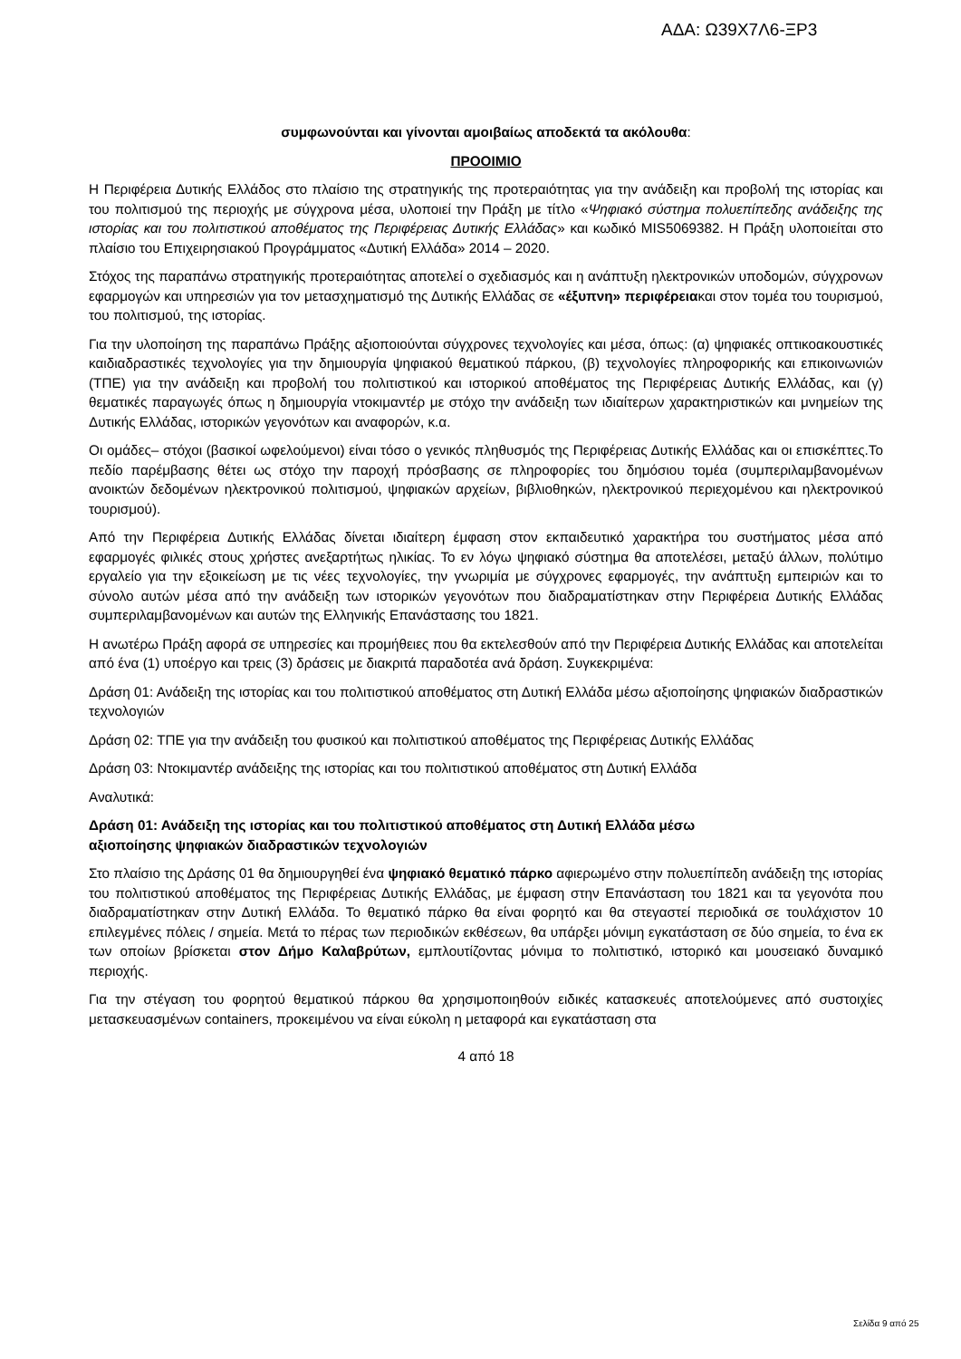ΑΔΑ: Ω39Χ7Λ6-ΞΡ3
συμφωνούνται και γίνονται αμοιβαίως αποδεκτά τα ακόλουθα:
ΠΡΟΟΙΜΙΟ
Η Περιφέρεια Δυτικής Ελλάδος στο πλαίσιο της στρατηγικής της προτεραιότητας για την ανάδειξη και προβολή της ιστορίας και του πολιτισμού της περιοχής με σύγχρονα μέσα, υλοποιεί την Πράξη με τίτλο «Ψηφιακό σύστημα πολυεπίπεδης ανάδειξης της ιστορίας και του πολιτιστικού αποθέματος της Περιφέρειας Δυτικής Ελλάδας» και κωδικό MIS5069382. Η Πράξη υλοποιείται στο πλαίσιο του Επιχειρησιακού Προγράμματος «Δυτική Ελλάδα» 2014 – 2020.
Στόχος της παραπάνω στρατηγικής προτεραιότητας αποτελεί ο σχεδιασμός και η ανάπτυξη ηλεκτρονικών υποδομών, σύγχρονων εφαρμογών και υπηρεσιών για τον μετασχηματισμό της Δυτικής Ελλάδας σε «έξυπνη» περιφέρειακαι στον τομέα του τουρισμού, του πολιτισμού, της ιστορίας.
Για την υλοποίηση της παραπάνω Πράξης αξιοποιούνται σύγχρονες τεχνολογίες και μέσα, όπως: (α) ψηφιακές οπτικοακουστικές καιδιαδραστικές τεχνολογίες για την δημιουργία ψηφιακού θεματικού πάρκου, (β) τεχνολογίες πληροφορικής και επικοινωνιών (ΤΠΕ) για την ανάδειξη και προβολή του πολιτιστικού και ιστορικού αποθέματος της Περιφέρειας Δυτικής Ελλάδας, και (γ) θεματικές παραγωγές όπως η δημιουργία ντοκιμαντέρ με στόχο την ανάδειξη των ιδιαίτερων χαρακτηριστικών και μνημείων της Δυτικής Ελλάδας, ιστορικών γεγονότων και αναφορών, κ.α.
Οι ομάδες– στόχοι (βασικοί ωφελούμενοι) είναι τόσο ο γενικός πληθυσμός της Περιφέρειας Δυτικής Ελλάδας και οι επισκέπτες.Το πεδίο παρέμβασης θέτει ως στόχο την παροχή πρόσβασης σε πληροφορίες του δημόσιου τομέα (συμπεριλαμβανομένων ανοικτών δεδομένων ηλεκτρονικού πολιτισμού, ψηφιακών αρχείων, βιβλιοθηκών, ηλεκτρονικού περιεχομένου και ηλεκτρονικού τουρισμού).
Από την Περιφέρεια Δυτικής Ελλάδας δίνεται ιδιαίτερη έμφαση στον εκπαιδευτικό χαρακτήρα του συστήματος μέσα από εφαρμογές φιλικές στους χρήστες ανεξαρτήτως ηλικίας. Το εν λόγω ψηφιακό σύστημα θα αποτελέσει, μεταξύ άλλων, πολύτιμο εργαλείο για την εξοικείωση με τις νέες τεχνολογίες, την γνωριμία με σύγχρονες εφαρμογές, την ανάπτυξη εμπειριών και το σύνολο αυτών μέσα από την ανάδειξη των ιστορικών γεγονότων που διαδραματίστηκαν στην Περιφέρεια Δυτικής Ελλάδας συμπεριλαμβανομένων και αυτών της Ελληνικής Επανάστασης του 1821.
Η ανωτέρω Πράξη αφορά σε υπηρεσίες και προμήθειες που θα εκτελεσθούν από την Περιφέρεια Δυτικής Ελλάδας και αποτελείται από ένα (1) υποέργο και τρεις (3) δράσεις με διακριτά παραδοτέα ανά δράση. Συγκεκριμένα:
Δράση 01: Ανάδειξη της ιστορίας και του πολιτιστικού αποθέματος στη Δυτική Ελλάδα μέσω αξιοποίησης ψηφιακών διαδραστικών τεχνολογιών
Δράση 02: ΤΠΕ για την ανάδειξη του φυσικού και πολιτιστικού αποθέματος της Περιφέρειας Δυτικής Ελλάδας
Δράση 03: Ντοκιμαντέρ ανάδειξης της ιστορίας και του πολιτιστικού αποθέματος στη Δυτική Ελλάδα
Αναλυτικά:
Δράση 01: Ανάδειξη της ιστορίας και του πολιτιστικού αποθέματος στη Δυτική Ελλάδα μέσω
αξιοποίησης ψηφιακών διαδραστικών τεχνολογιών
Στο πλαίσιο της Δράσης 01 θα δημιουργηθεί ένα ψηφιακό θεματικό πάρκο αφιερωμένο στην πολυεπίπεδη ανάδειξη της ιστορίας του πολιτιστικού αποθέματος της Περιφέρειας Δυτικής Ελλάδας, με έμφαση στην Επανάσταση του 1821 και τα γεγονότα που διαδραματίστηκαν στην Δυτική Ελλάδα. Το θεματικό πάρκο θα είναι φορητό και θα στεγαστεί περιοδικά σε τουλάχιστον 10 επιλεγμένες πόλεις / σημεία. Μετά το πέρας των περιοδικών εκθέσεων, θα υπάρξει μόνιμη εγκατάσταση σε δύο σημεία, το ένα εκ των οποίων βρίσκεται στον Δήμο Καλαβρύτων, εμπλουτίζοντας μόνιμα το πολιτιστικό, ιστορικό και μουσειακό δυναμικό περιοχής.
Για την στέγαση του φορητού θεματικού πάρκου θα χρησιμοποιηθούν ειδικές κατασκευές αποτελούμενες από συστοιχίες μετασκευασμένων containers, προκειμένου να είναι εύκολη η μεταφορά και εγκατάσταση στα
4 από 18
Σελίδα 9 από 25